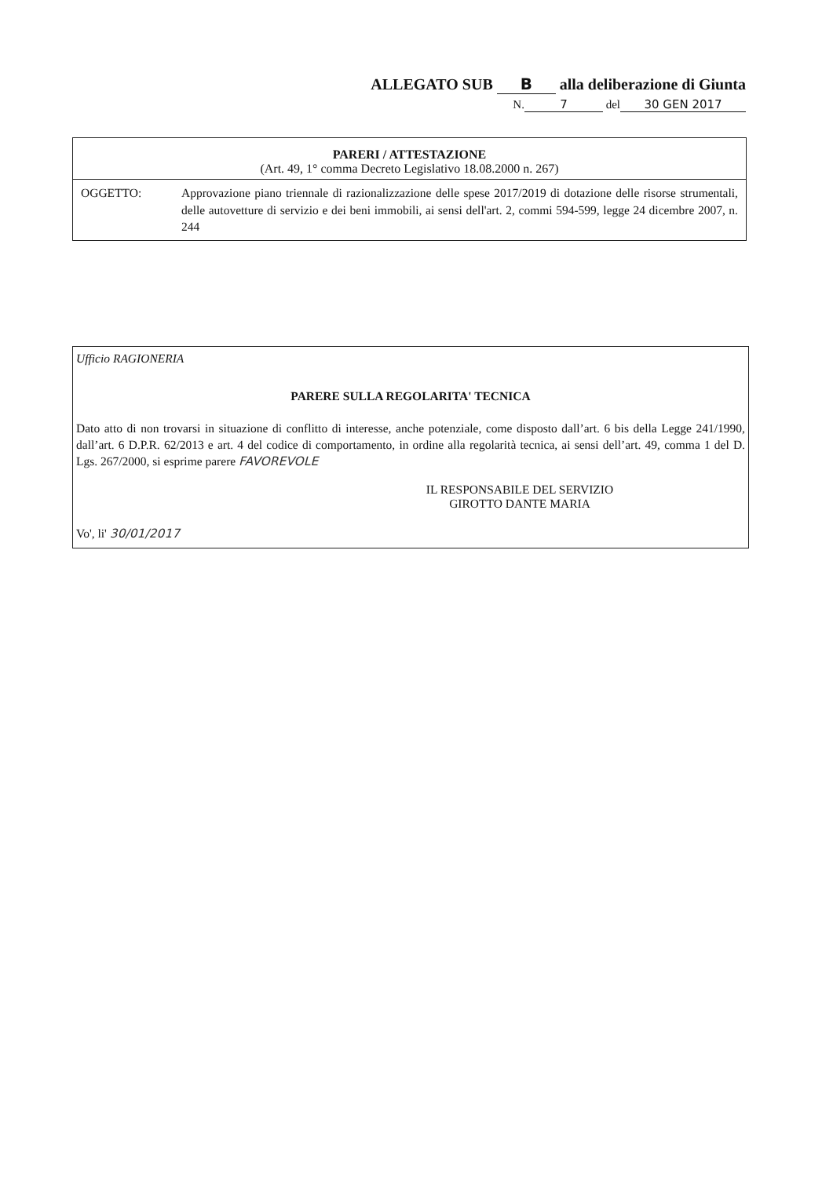ALLEGATO SUB B alla deliberazione di Giunta
N. 7 del 30 GEN 2017
PARERI / ATTESTAZIONE
(Art. 49, 1° comma Decreto Legislativo 18.08.2000 n. 267)
OGGETTO: Approvazione piano triennale di razionalizzazione delle spese 2017/2019 di dotazione delle risorse strumentali, delle autovetture di servizio e dei beni immobili, ai sensi dell'art. 2, commi 594-599, legge 24 dicembre 2007, n. 244
Ufficio RAGIONERIA
PARERE SULLA REGOLARITA' TECNICA
Dato atto di non trovarsi in situazione di conflitto di interesse, anche potenziale, come disposto dall’art. 6 bis della Legge 241/1990, dall’art. 6 D.P.R. 62/2013 e art. 4 del codice di comportamento, in ordine alla regolarità tecnica, ai sensi dell’art. 49, comma 1 del D. Lgs. 267/2000, si esprime parere FAVOREVOLE
IL RESPONSABILE DEL SERVIZIO
GIROTTO DANTE MARIA
Vo', li' 30/01/2017